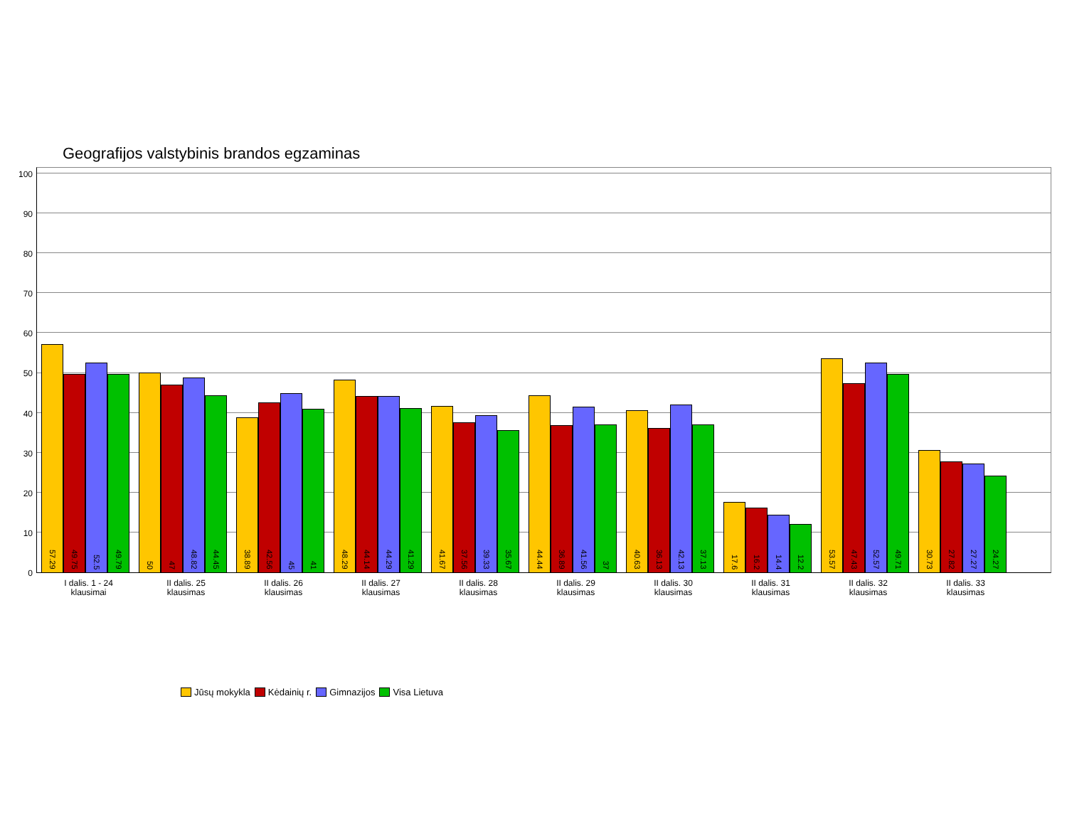Geografijos valstybinis brandos egzaminas
100
90
80
70
60
50
40
30
20
10
0
57.29
49.75
52.5
49.79
50
47
48.82
44.45
38.89
42.56
45
41
48.29
44.14
44.29
41.29
41.67
37.56
39.33
35.67
44.44
36.89
41.56
37
40.63
36.13
42.13
37.13
17.6
16.2
14.4
12.2
53.57
47.43
52.57
49.71
30.73
27.82
27.27
24.27
I dalis. 1 - 24
klausimai
II dalis. 25
klausimas
II dalis. 26
klausimas
II dalis. 27
klausimas
II dalis. 28
klausimas
II dalis. 29
klausimas
II dalis. 30
klausimas
II dalis. 31
klausimas
II dalis. 32
klausimas
II dalis. 33
klausimas
Jūsų mokykla Kėdainių r. Gimnazijos Visa Lietuva